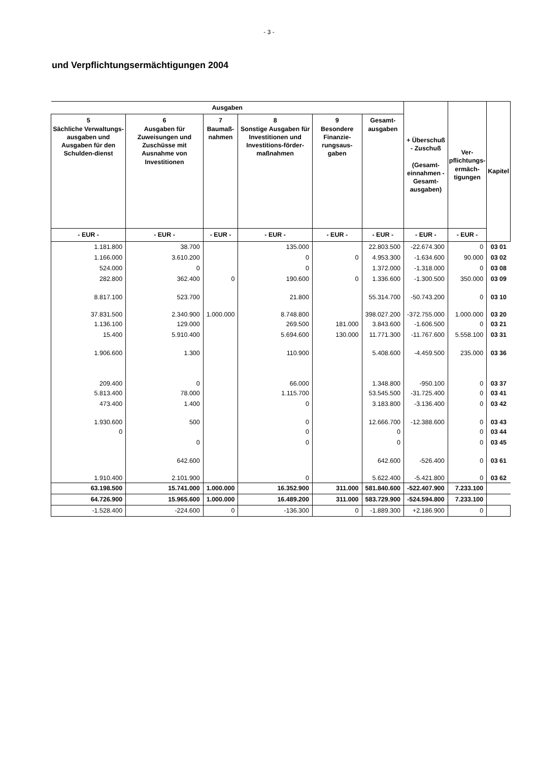- 3 -
und Verpflichtungsermächtigungen 2004
| Ausgaben | | | | | | + Überschuß - Zuschuß (Gesamt- einnahmen - Gesamt- ausgaben) | Ver- pflichtungs- ermäch- tigungen | Kapitel |
| --- | --- | --- | --- | --- | --- | --- | --- | --- |
| 5 Sächliche Verwaltungs-ausgaben und Ausgaben für den Schulden-dienst | 6 Ausgaben für Zuweisungen und Zuschüsse mit Ausnahme von Investitionen | 7 Baumaß- nahmen | 8 Sonstige Ausgaben für Investitionen und Investitions-förder-maßnahmen | 9 Besondere Finanzie-rungsaus-gaben | Gesamt- ausgaben | | | |
| - EUR - | - EUR - | - EUR - | - EUR - | - EUR - | - EUR - | - EUR - | - EUR - | |
| 1.181.800 | 38.700 | | 135.000 | | 22.803.500 | -22.674.300 | 0 | 03 01 |
| 1.166.000 | 3.610.200 | | 0 | 0 | 4.953.300 | -1.634.600 | 90.000 | 03 02 |
| 524.000 | 0 | | 0 | | 1.372.000 | -1.318.000 | 0 | 03 08 |
| 282.800 | 362.400 | 0 | 190.600 | 0 | 1.336.600 | -1.300.500 | 350.000 | 03 09 |
| 8.817.100 | 523.700 | | 21.800 | | 55.314.700 | -50.743.200 | 0 | 03 10 |
| 37.831.500 | 2.340.900 | 1.000.000 | 8.748.800 | | 398.027.200 | -372.755.000 | 1.000.000 | 03 20 |
| 1.136.100 | 129.000 | | 269.500 | 181.000 | 3.843.600 | -1.606.500 | 0 | 03 21 |
| 15.400 | 5.910.400 | | 5.694.600 | 130.000 | 11.771.300 | -11.767.600 | 5.558.100 | 03 31 |
| 1.906.600 | 1.300 | | 110.900 | | 5.408.600 | -4.459.500 | 235.000 | 03 36 |
| 209.400 | 0 | | 66.000 | | 1.348.800 | -950.100 | 0 | 03 37 |
| 5.813.400 | 78.000 | | 1.115.700 | | 53.545.500 | -31.725.400 | 0 | 03 41 |
| 473.400 | 1.400 | | 0 | | 3.183.800 | -3.136.400 | 0 | 03 42 |
| 1.930.600 | 500 | | 0 | | 12.666.700 | -12.388.600 | 0 | 03 43 |
| 0 | | | 0 | | 0 | | 0 | 03 44 |
| | 0 | | 0 | | 0 | | 0 | 03 45 |
| | 642.600 | | | | 642.600 | -526.400 | 0 | 03 61 |
| 1.910.400 | 2.101.900 | | 0 | | 5.622.400 | -5.421.800 | 0 | 03 62 |
| 63.198.500 | 15.741.000 | 1.000.000 | 16.352.900 | 311.000 | 581.840.600 | -522.407.900 | 7.233.100 | |
| 64.726.900 | 15.965.600 | 1.000.000 | 16.489.200 | 311.000 | 583.729.900 | -524.594.800 | 7.233.100 | |
| -1.528.400 | -224.600 | 0 | -136.300 | 0 | -1.889.300 | +2.186.900 | 0 | |